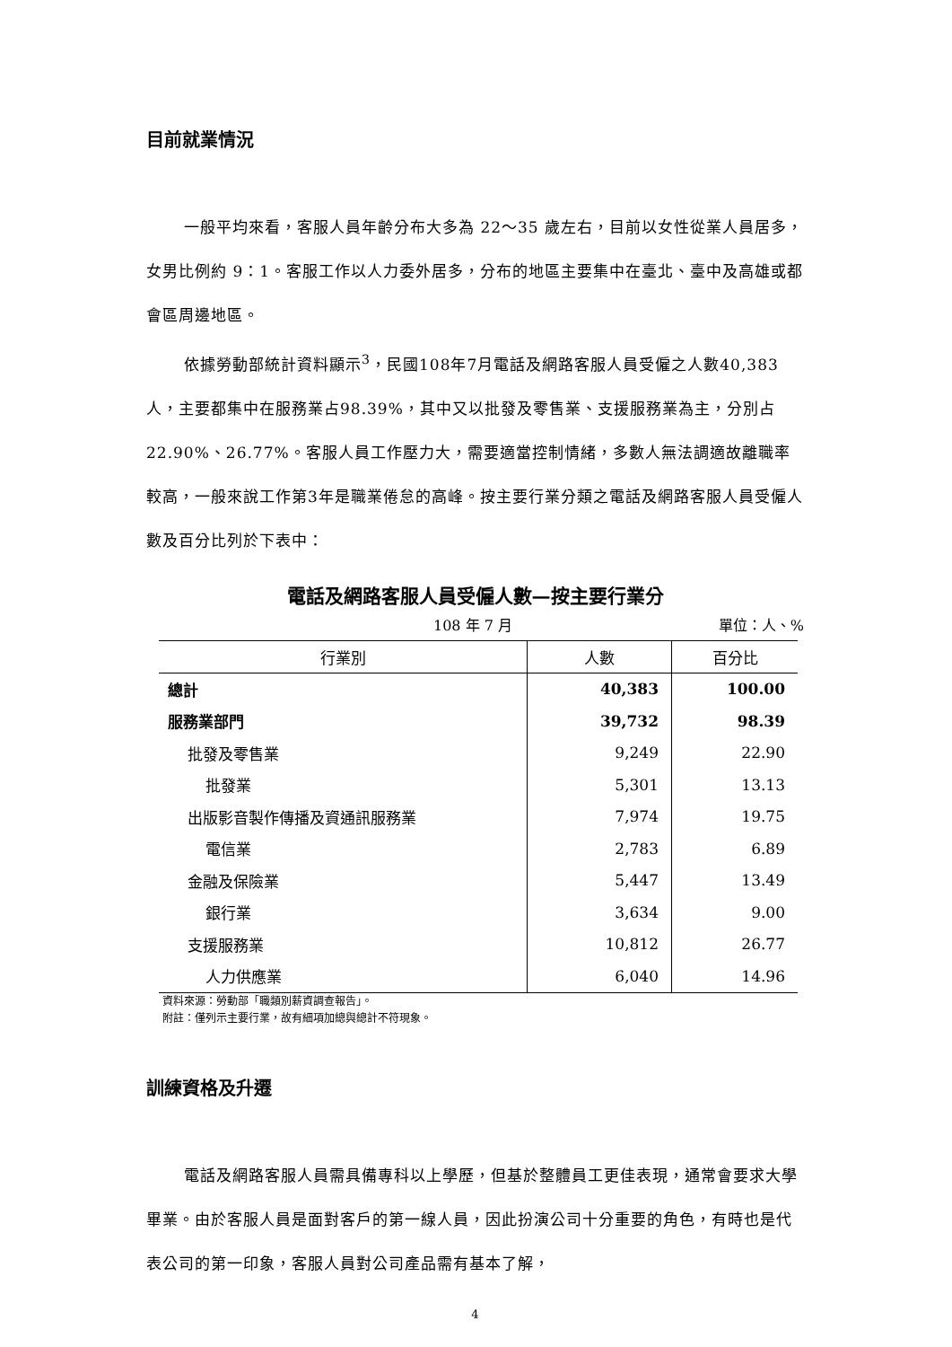目前就業情況
一般平均來看，客服人員年齡分布大多為 22～35 歲左右，目前以女性從業人員居多，女男比例約 9：1。客服工作以人力委外居多，分布的地區主要集中在臺北、臺中及高雄或都會區周邊地區。
依據勞動部統計資料顯示<sup>3</sup>，民國108年7月電話及網路客服人員受僱之人數40,383人，主要都集中在服務業占98.39%，其中又以批發及零售業、支援服務業為主，分別占22.90%、26.77%。客服人員工作壓力大，需要適當控制情緒，多數人無法調適故離職率較高，一般來說工作第3年是職業倦怠的高峰。按主要行業分類之電話及網路客服人員受僱人數及百分比列於下表中：
電話及網路客服人員受僱人數—按主要行業分
108 年 7 月 單位：人、%
| 行業別 | 人數 | 百分比 |
| --- | --- | --- |
| 總計 | 40,383 | 100.00 |
| 服務業部門 | 39,732 | 98.39 |
| 批發及零售業 | 9,249 | 22.90 |
| 批發業 | 5,301 | 13.13 |
| 出版影音製作傳播及資通訊服務業 | 7,974 | 19.75 |
| 電信業 | 2,783 | 6.89 |
| 金融及保險業 | 5,447 | 13.49 |
| 銀行業 | 3,634 | 9.00 |
| 支援服務業 | 10,812 | 26.77 |
| 人力供應業 | 6,040 | 14.96 |
資料來源：勞動部「職類別薪資調查報告」。
附註：僅列示主要行業，故有細項加總與總計不符現象。
訓練資格及升遷
電話及網路客服人員需具備專科以上學歷，但基於整體員工更佳表現，通常會要求大學畢業。由於客服人員是面對客戶的第一線人員，因此扮演公司十分重要的角色，有時也是代表公司的第一印象，客服人員對公司產品需有基本了解，
4